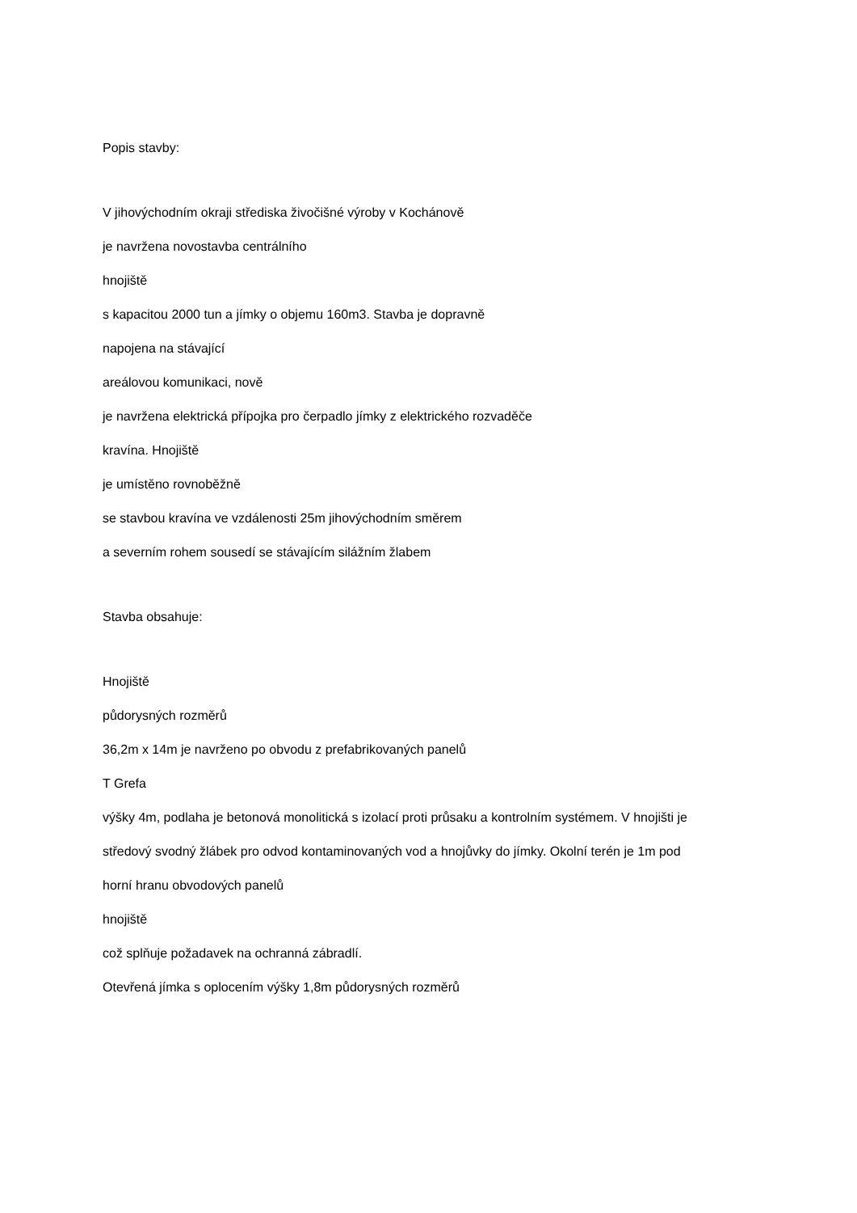Popis stavby:
V jihovýchodním okraji střediska živočišné výroby v Kochánově
je navržena novostavba centrálního
hnojiště
s kapacitou 2000 tun a jímky o objemu 160m3. Stavba je dopravně
napojena na stávající
areálovou komunikaci, nově
je navržena elektrická přípojka pro čerpadlo jímky z elektrického rozvaděče
kravína. Hnojiště
je umístěno rovnoběžně
se stavbou kravína ve vzdálenosti 25m jihovýchodním směrem
a severním rohem sousedí se stávajícím silážním žlabem
Stavba obsahuje:
Hnojiště
půdorysných rozměrů
36,2m x 14m je navrženo po obvodu z prefabrikovaných panelů
T Grefa
výšky 4m, podlaha je betonová monolitická s izolací proti průsaku a kontrolním systémem. V hnojišti je
středový svodný žlábek pro odvod kontaminovaných vod a hnojůvky do jímky. Okolní terén je 1m pod
horní hranu obvodových panelů
hnojiště
což splňuje požadavek na ochranná zábradlí.
Otevřená jímka s oplocením výšky 1,8m půdorysných rozměrů